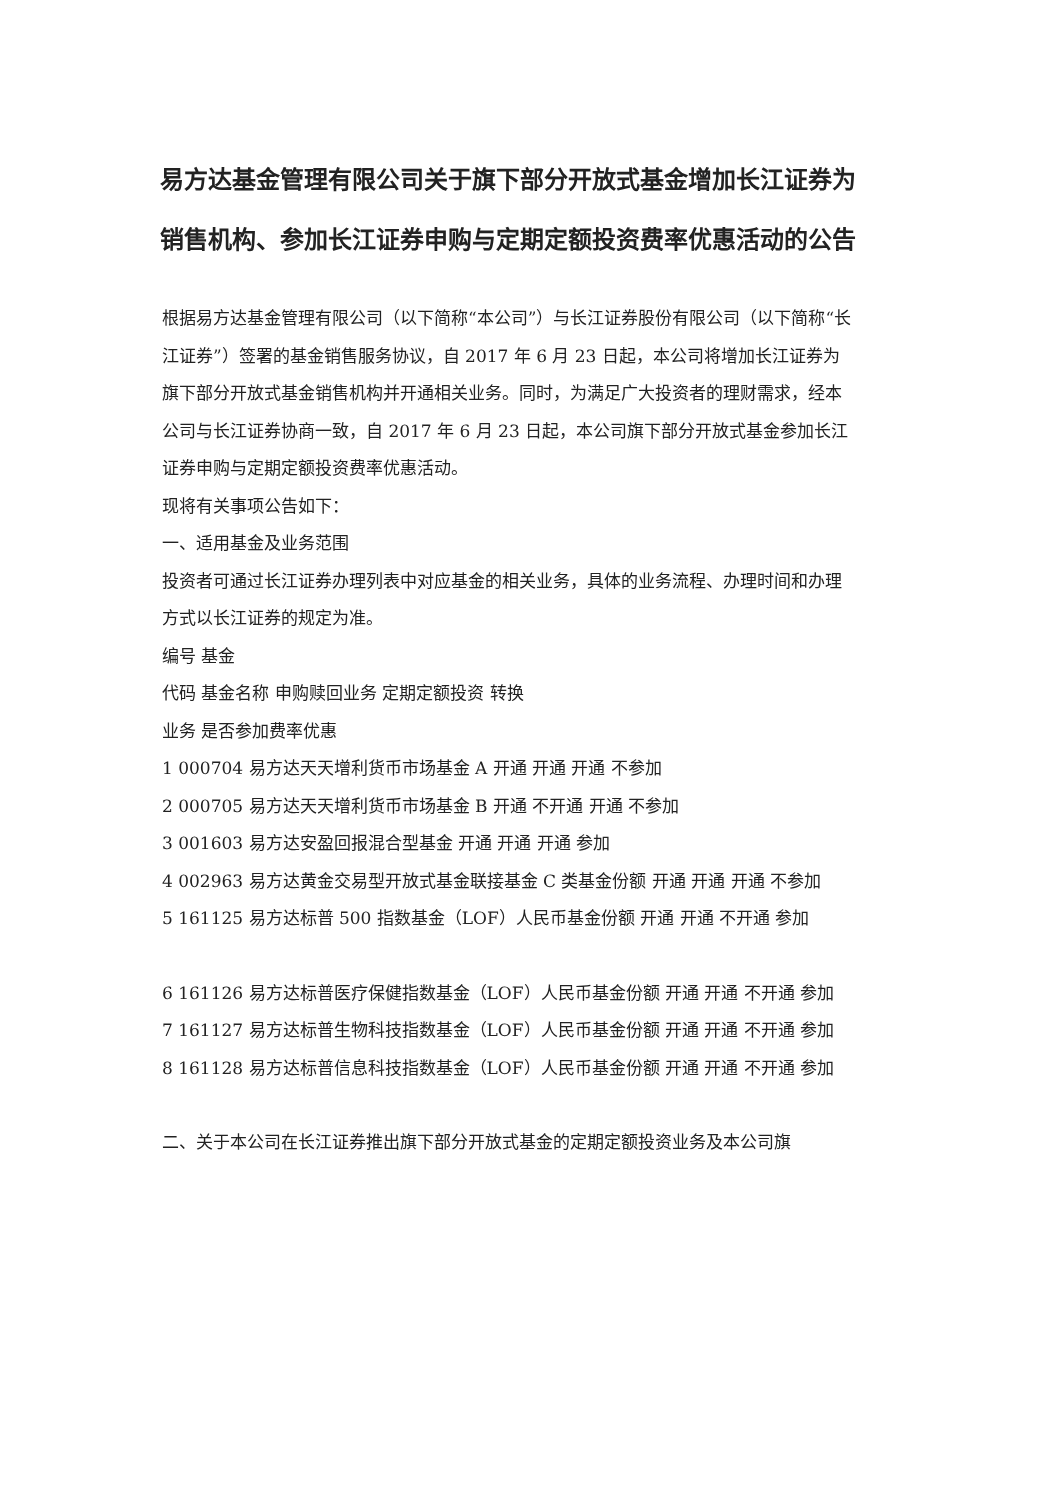易方达基金管理有限公司关于旗下部分开放式基金增加长江证券为销售机构、参加长江证券申购与定期定额投资费率优惠活动的公告
根据易方达基金管理有限公司（以下简称“本公司”）与长江证券股份有限公司（以下简称“长江证券”）签署的基金销售服务协议，自 2017 年 6 月 23 日起，本公司将增加长江证券为旗下部分开放式基金销售机构并开通相关业务。同时，为满足广大投资者的理财需求，经本公司与长江证券协商一致，自 2017 年 6 月 23 日起，本公司旗下部分开放式基金参加长江证券申购与定期定额投资费率优惠活动。
现将有关事项公告如下：
一、适用基金及业务范围
投资者可通过长江证券办理列表中对应基金的相关业务，具体的业务流程、办理时间和办理方式以长江证券的规定为准。
编号 基金
代码 基金名称 申购赎回业务 定期定额投资 转换
业务 是否参加费率优惠
1 000704 易方达天天增利货币市场基金 A 开通 开通 开通 不参加
2 000705 易方达天天增利货币市场基金 B 开通 不开通 开通 不参加
3 001603 易方达安盈回报混合型基金 开通 开通 开通 参加
4 002963 易方达黄金交易型开放式基金联接基金 C 类基金份额 开通 开通 开通 不参加
5 161125 易方达标普 500 指数基金（LOF）人民币基金份额 开通 开通 不开通 参加
6 161126 易方达标普医疗保健指数基金（LOF）人民币基金份额 开通 开通 不开通 参加
7 161127 易方达标普生物科技指数基金（LOF）人民币基金份额 开通 开通 不开通 参加
8 161128 易方达标普信息科技指数基金（LOF）人民币基金份额 开通 开通 不开通 参加
二、关于本公司在长江证券推出旗下部分开放式基金的定期定额投资业务及本公司旗